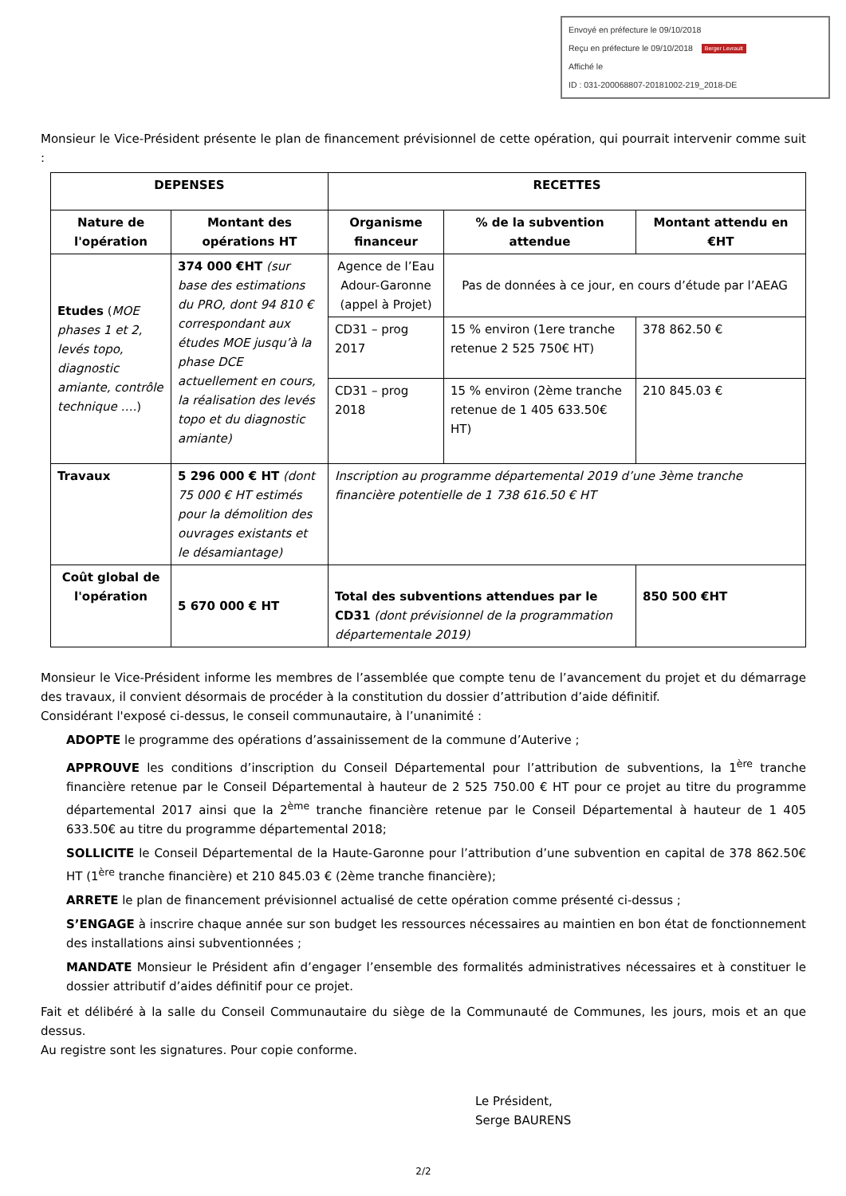Envoyé en préfecture le 09/10/2018
Reçu en préfecture le 09/10/2018 Berger Levrault
Affiché le
ID : 031-200068807-20181002-219_2018-DE
Monsieur le Vice-Président présente le plan de financement prévisionnel de cette opération, qui pourrait intervenir comme suit :
| DEPENSES | | RECETTES | | |
| --- | --- | --- | --- | --- |
| Nature de l'opération | Montant des opérations HT | Organisme financeur | % de la subvention attendue | Montant attendu en €HT |
| Etudes ( MOE phases 1 et 2, levés topo, diagnostic amiante, contrôle technique …. ) | 374 000 €HT (sur base des estimations du PRO, dont 94 810 € correspondant aux études MOE jusqu’à la phase DCE actuellement en cours, la réalisation des levés topo et du diagnostic amiante) | Agence de l’Eau Adour-Garonne (appel à Projet) | Pas de données à ce jour, en cours d’étude par l’AEAG | |
| | | CD31 – prog 2017 | 15 % environ (1ere tranche retenue 2 525 750€ HT) | 378 862.50 € |
| | | CD31 – prog 2018 | 15 % environ (2ème tranche retenue de 1 405 633.50€ HT) | 210 845.03 € |
| Travaux | 5 296 000 € HT (dont 75 000 € HT estimés pour la démolition des ouvrages existants et le désamiantage) | Inscription au programme départemental 2019 d’une 3ème tranche financière potentielle de 1 738 616.50 € HT | | |
| Coût global de l'opération | 5 670 000 € HT | Total des subventions attendues par le CD31 (dont prévisionnel de la programmation départementale 2019) | | 850 500 €HT |
Monsieur le Vice-Président informe les membres de l’assemblée que compte tenu de l’avancement du projet et du démarrage des travaux, il convient désormais de procéder à la constitution du dossier d’attribution d’aide définitif.
Considérant l'exposé ci-dessus, le conseil communautaire, à l’unanimité :
ADOPTE le programme des opérations d’assainissement de la commune d’Auterive ;
APPROUVE les conditions d’inscription du Conseil Départemental pour l’attribution de subventions, la 1<sup>ère</sup> tranche financière retenue par le Conseil Départemental à hauteur de 2 525 750.00 € HT pour ce projet au titre du programme départemental 2017 ainsi que la 2<sup>ème</sup> tranche financière retenue par le Conseil Départemental à hauteur de 1 405 633.50€ au titre du programme départemental 2018;
SOLLICITE le Conseil Départemental de la Haute-Garonne pour l’attribution d’une subvention en capital de 378 862.50€ HT (1<sup>ère</sup> tranche financière) et 210 845.03 € (2ème tranche financière);
ARRETE le plan de financement prévisionnel actualisé de cette opération comme présenté ci-dessus ;
S’ENGAGE à inscrire chaque année sur son budget les ressources nécessaires au maintien en bon état de fonctionnement des installations ainsi subventionnées ;
MANDATE Monsieur le Président afin d’engager l’ensemble des formalités administratives nécessaires et à constituer le dossier attributif d’aides définitif pour ce projet.
Fait et délibéré à la salle du Conseil Communautaire du siège de la Communauté de Communes, les jours, mois et an que dessus.
Au registre sont les signatures. Pour copie conforme.
Le Président,
Serge BAURENS
2/2